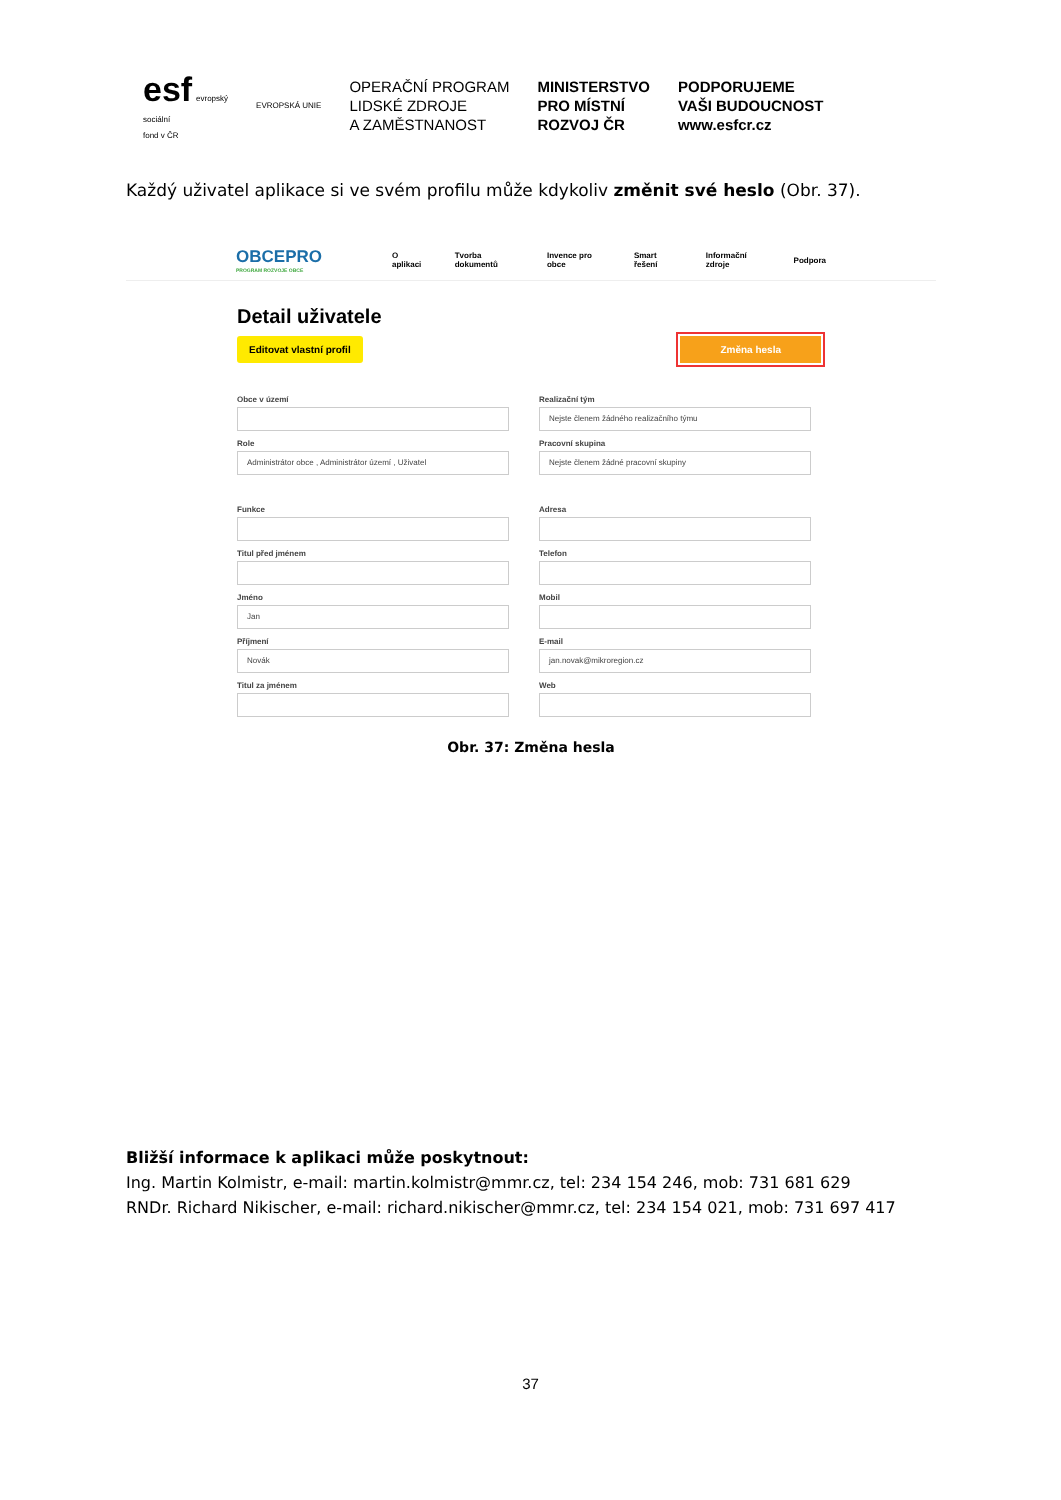esf evropský
sociální
fond v ČR
EVROPSKÁ UNIE
OPERAČNÍ PROGRAM
LIDSKÉ ZDROJE
A ZAMĚSTNANOST
MINISTERSTVO
PRO MÍSTNÍ
ROZVOJ ČR
PODPORUJEME
VAŠI BUDOUCNOST
www.esfcr.cz
Každý uživatel aplikace si ve svém profilu může kdykoliv změnit své heslo (Obr. 37).
OBCEPRO
PROGRAM ROZVOJE OBCE
O aplikaci Tvorba dokumentů Invence pro obce Smart řešení Informační zdroje Podpora
Detail uživatele
Editovat vlastní profil Změna hesla
Obce v území
Realizační tým
Nejste členem žádného realizačního týmu
Role
Administrátor obce , Administrátor území , Uživatel
Pracovní skupina
Nejste členem žádné pracovní skupiny
Funkce
Adresa
Titul před jménem
Telefon
Jméno
Jan
Mobil
Příjmení
Novák
E-mail
jan.novak@mikroregion.cz
Titul za jménem
Web
Obr. 37: Změna hesla
Bližší informace k aplikaci může poskytnout:
Ing. Martin Kolmistr, e-mail: martin.kolmistr@mmr.cz, tel: 234 154 246, mob: 731 681 629
RNDr. Richard Nikischer, e-mail: richard.nikischer@mmr.cz, tel: 234 154 021, mob: 731 697 417
37